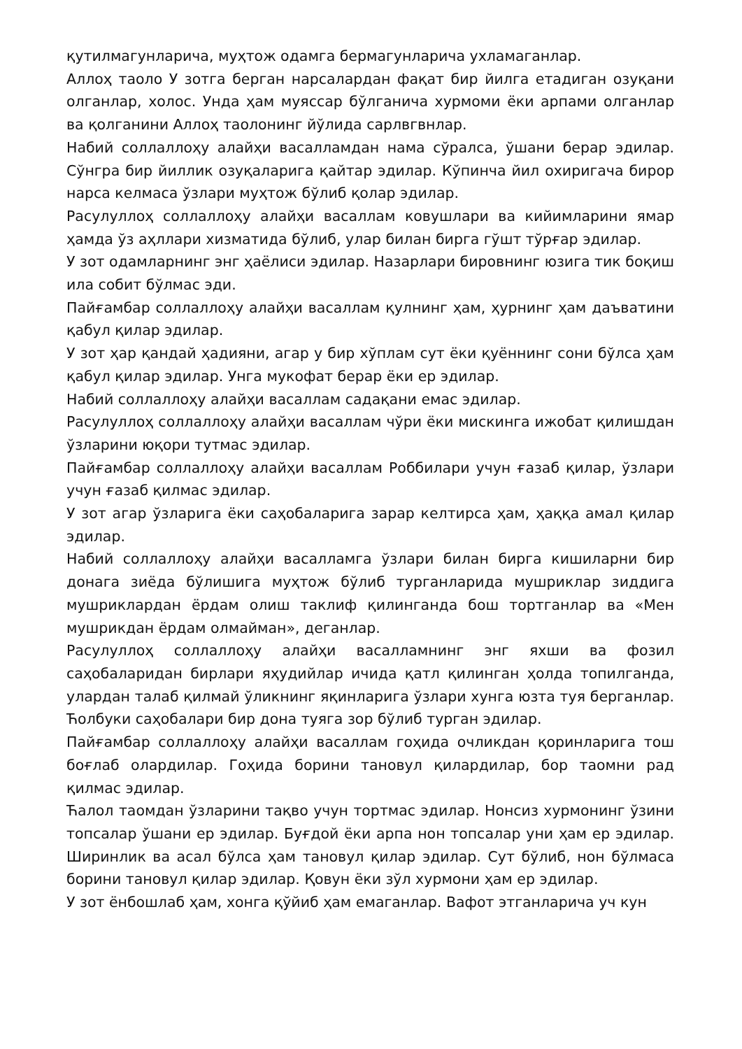қутилмагунларича, муҳтож одамга бермагунларича ухламаганлар.
Аллоҳ таоло У зотга берган нарсалардан фақат бир йилга етадиган озуқани олганлар, холос. Унда ҳам муяссар бўлганича хурмоми ёки арпами олганлар ва қолганини Аллоҳ таолонинг йўлида сарлвгвнлар.
Набий соллаллоҳу алайҳи васалламдан нама сўралса, ўшани берар эдилар. Сўнгра бир йиллик озуқаларига қайтар эдилар. Кўпинча йил охиригача бирор нарса келмаса ўзлари муҳтож бўлиб қолар эдилар.
Расулуллоҳ соллаллоҳу алайҳи васаллам ковушлари ва кийимларини ямар ҳамда ўз аҳллари хизматида бўлиб, улар билан бирга гўшт тўрғар эдилар.
У зот одамларнинг энг ҳаёлиси эдилар. Назарлари бировнинг юзига тик боқиш ила собит бўлмас эди.
Пайғамбар соллаллоҳу алайҳи васаллам қулнинг ҳам, ҳурнинг ҳам даъватини қабул қилар эдилар.
У зот ҳар қандай ҳадияни, агар у бир хўплам сут ёки қуённинг сони бўлса ҳам қабул қилар эдилар. Унга мукофат берар ёки ер эдилар.
Набий соллаллоҳу алайҳи васаллам садақани емас эдилар.
Расулуллоҳ соллаллоҳу алайҳи васаллам чўри ёки мискинга ижобат қилишдан ўзларини юқори тутмас эдилар.
Пайғамбар соллаллоҳу алайҳи васаллам Роббилари учун ғазаб қилар, ўзлари учун ғазаб қилмас эдилар.
У зот агар ўзларига ёки саҳобаларига зарар келтирса ҳам, ҳаққа амал қилар эдилар.
Набий соллаллоҳу алайҳи васалламга ўзлари билан бирга кишиларни бир донага зиёда бўлишига муҳтож бўлиб турганларида мушриклар зиддига мушриклардан ёрдам олиш таклиф қилинганда бош тортганлар ва «Мен мушрикдан ёрдам олмайман», деганлар.
Расулуллоҳ соллаллоҳу алайҳи васалламнинг энг яхши ва фозил саҳобаларидан бирлари яҳудийлар ичида қатл қилинган ҳолда топилганда, улардан талаб қилмай ўликнинг яқинларига ўзлари хунга юзта туя берганлар. Ћолбуки саҳобалари бир дона туяга зор бўлиб турган эдилар.
Пайғамбар соллаллоҳу алайҳи васаллам гоҳида очликдан қоринларига тош боғлаб олардилар. Гоҳида борини тановул қилардилар, бор таомни рад қилмас эдилар.
Ћалол таомдан ўзларини тақво учун тортмас эдилар. Нонсиз хурмонинг ўзини топсалар ўшани ер эдилар. Буғдой ёки арпа нон топсалар уни ҳам ер эдилар. Ширинлик ва асал бўлса ҳам тановул қилар эдилар. Сут бўлиб, нон бўлмаса борини тановул қилар эдилар. Қовун ёки зўл хурмони ҳам ер эдилар.
У зот ёнбошлаб ҳам, хонга қўйиб ҳам емаганлар. Вафот этганларича уч кун